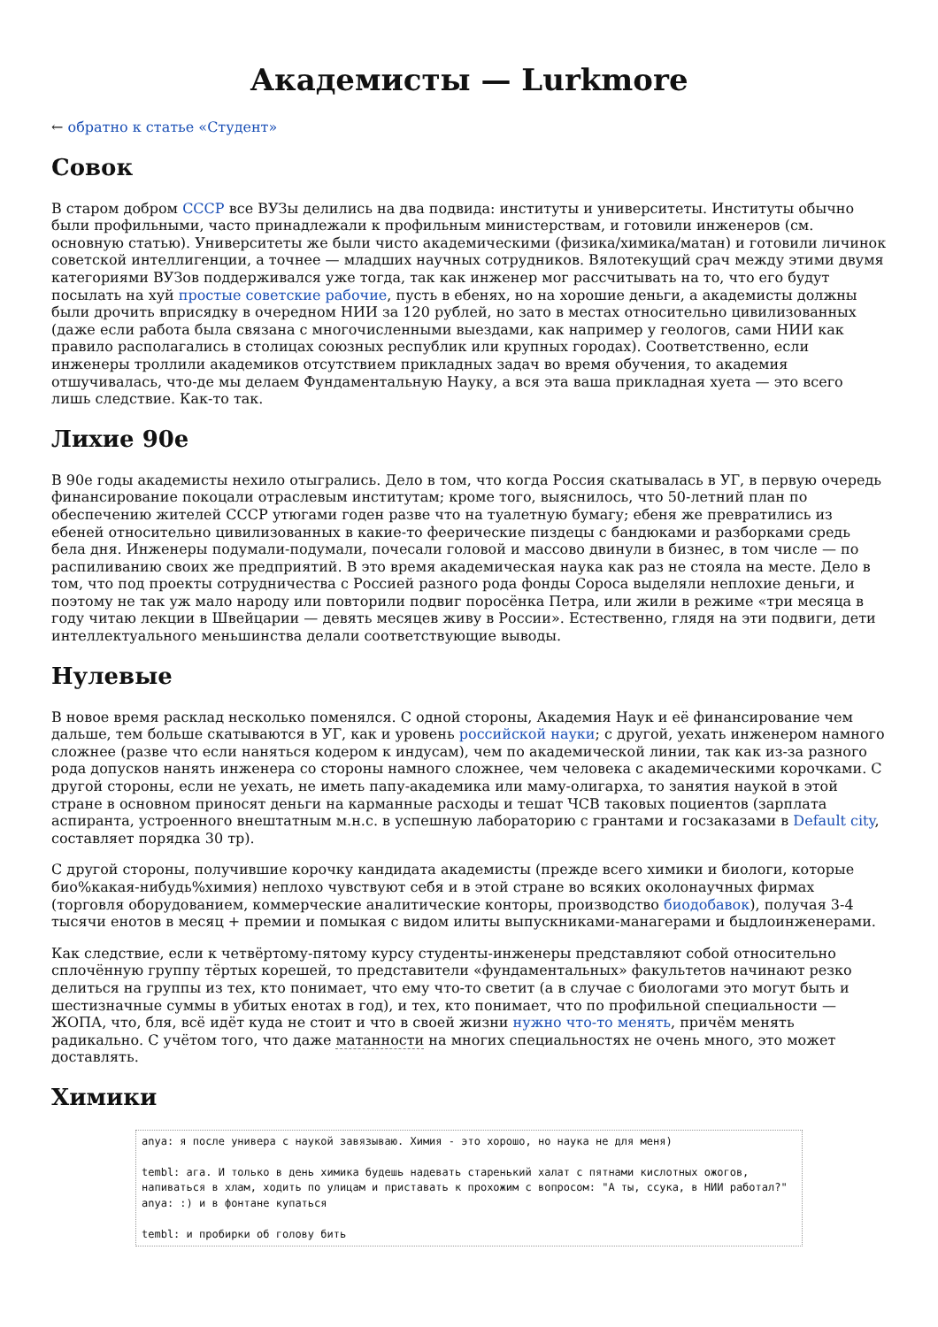Академисты — Lurkmore
← обратно к статье «Студент»
Совок
В старом добром СССР все ВУЗы делились на два подвида: институты и университеты. Институты обычно были профильными, часто принадлежали к профильным министерствам, и готовили инженеров (см. основную статью). Университеты же были чисто академическими (физика/химика/матан) и готовили личинок советской интеллигенции, а точнее — младших научных сотрудников. Вялотекущий срач между этими двумя категориями ВУЗов поддерживался уже тогда, так как инженер мог рассчитывать на то, что его будут посылать на хуй простые советские рабочие, пусть в ебенях, но на хорошие деньги, а академисты должны были дрочить вприсядку в очередном НИИ за 120 рублей, но зато в местах относительно цивилизованных (даже если работа была связана с многочисленными выездами, как например у геологов, сами НИИ как правило располагались в столицах союзных республик или крупных городах). Соответственно, если инженеры троллили академиков отсутствием прикладных задач во время обучения, то академия отшучивалась, что-де мы делаем Фундаментальную Науку, а вся эта ваша прикладная хуета — это всего лишь следствие. Как-то так.
Лихие 90е
В 90е годы академисты нехило отыгрались. Дело в том, что когда Россия скатывалась в УГ, в первую очередь финансирование покоцали отраслевым институтам; кроме того, выяснилось, что 50-летний план по обеспечению жителей СССР утюгами годен разве что на туалетную бумагу; ебеня же превратились из ебеней относительно цивилизованных в какие-то феерические пиздецы с бандюками и разборками средь бела дня. Инженеры подумали-подумали, почесали головой и массово двинули в бизнес, в том числе — по распиливанию своих же предприятий. В это время академическая наука как раз не стояла на месте. Дело в том, что под проекты сотрудничества с Россией разного рода фонды Сороса выделяли неплохие деньги, и поэтому не так уж мало народу или повторили подвиг поросёнка Петра, или жили в режиме «три месяца в году читаю лекции в Швейцарии — девять месяцев живу в России». Естественно, глядя на эти подвиги, дети интеллектуального меньшинства делали соответствующие выводы.
Нулевые
В новое время расклад несколько поменялся. С одной стороны, Академия Наук и её финансирование чем дальше, тем больше скатываются в УГ, как и уровень российской науки; с другой, уехать инженером намного сложнее (разве что если наняться кодером к индусам), чем по академической линии, так как из-за разного рода допусков нанять инженера со стороны намного сложнее, чем человека с академическими корочками. С другой стороны, если не уехать, не иметь папу-академика или маму-олигарха, то занятия наукой в этой стране в основном приносят деньги на карманные расходы и тешат ЧСВ таковых поциентов (зарплата аспиранта, устроенного внештатным м.н.с. в успешную лабораторию с грантами и госзаказами в Default city, составляет порядка 30 тр).
С другой стороны, получившие корочку кандидата академисты (прежде всего химики и биологи, которые био%какая-нибудь%химия) неплохо чувствуют себя и в этой стране во всяких околонаучных фирмах (торговля оборудованием, коммерческие аналитические конторы, производство биодобавок), получая 3-4 тысячи енотов в месяц + премии и помыкая с видом илиты выпускниками-манагерами и быдлоинженерами.
Как следствие, если к четвёртому-пятому курсу студенты-инженеры представляют собой относительно сплочённую группу тёртых корешей, то представители «фундаментальных» факультетов начинают резко делиться на группы из тех, кто понимает, что ему что-то светит (а в случае с биологами это могут быть и шестизначные суммы в убитых енотах в год), и тех, кто понимает, что по профильной специальности — ЖОПА, что, бля, всё идёт куда не стоит и что в своей жизни нужно что-то менять, причём менять радикально. С учётом того, что даже матанности на многих специальностях не очень много, это может доставлять.
Химики
anya: я после универа с наукой завязываю. Химия - это хорошо, но наука не для меня)

tembl: ага. И только в день химика будешь надевать старенький халат с пятнами кислотных ожогов, напиваться в хлам, ходить по улицам и приставать к прохожим с вопросом: "А ты, ссука, в НИИ работал?"
anya: :) и в фонтане купаться

tembl: и пробирки об голову бить